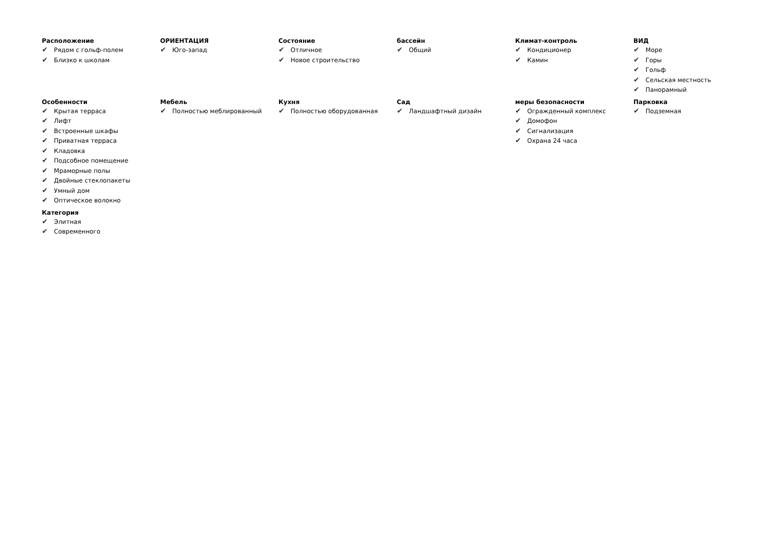Расположение
✔ Рядом с гольф-полем
✔ Близко к школам
ОРИЕНТАЦИЯ
✔ Юго-запад
Состояние
✔ Отличное
✔ Новое строительство
бассейн
✔ Общий
Климат-контроль
✔ Кондиционер
✔ Камин
ВИД
✔ Море
✔ Горы
✔ Гольф
✔ Сельская местность
✔ Панорамный
Особенности
✔ Крытая терраса
✔ Лифт
✔ Встроенные шкафы
✔ Приватная терраса
✔ Кладовка
✔ Подсобное помещение
✔ Мраморные полы
✔ Двойные стеклопакеты
✔ Умный дом
✔ Оптическое волокно
Мебель
✔ Полностью меблированный
Кухня
✔ Полностью оборудованная
Сад
✔ Ландшафтный дизайн
меры безопасности
✔ Огражденный комплекс
✔ Домофон
✔ Сигнализация
✔ Охрана 24 часа
Парковка
✔ Подземная
Категория
✔ Элитная
✔ Современного